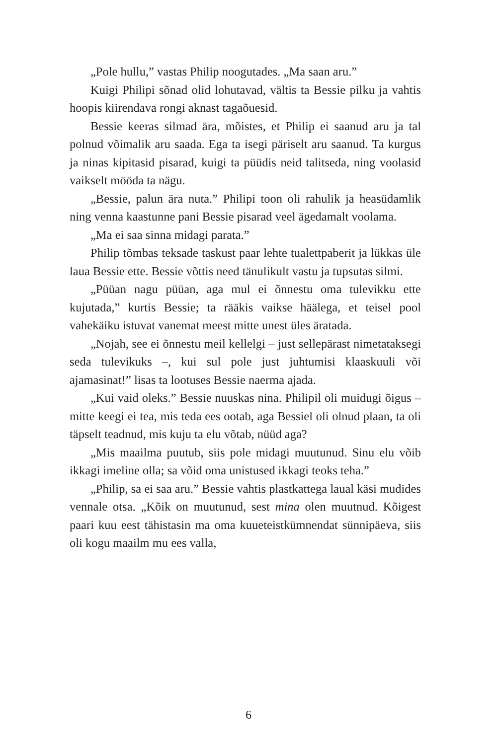„Pole hullu,” vastas Philip noogutades. „Ma saan aru.”
Kuigi Philipi sõnad olid lohutavad, vältis ta Bessie pilku ja vahtis hoopis kiirendava rongi aknast tagaõuesid.
Bessie keeras silmad ära, mõistes, et Philip ei saanud aru ja tal polnud võimalik aru saada. Ega ta isegi päriselt aru saanud. Ta kurgus ja ninas kipitasid pisarad, kuigi ta püüdis neid talitseda, ning voolasid vaikselt mööda ta nägu.
„Bessie, palun ära nuta.” Philipi toon oli rahulik ja heasüdamlik ning venna kaastunne pani Bessie pisarad veel ägedamalt voolama.
„Ma ei saa sinna midagi parata.”
Philip tõmbas teksade taskust paar lehte tualettpaberit ja lükkas üle laua Bessie ette. Bessie võttis need tänulikult vastu ja tupsutas silmi.
„Püüan nagu püüan, aga mul ei õnnestu oma tulevikku ette kujutada,” kurtis Bessie; ta rääkis vaikse häälega, et teisel pool vahekäiku istuvat vanemat meest mitte unest üles äratada.
„Nojah, see ei õnnestu meil kellelgi – just sellepärast nimetataksegi seda tulevikuks –, kui sul pole just juhtumisi klaaskuuli või ajamasinat!” lisas ta lootuses Bessie naerma ajada.
„Kui vaid oleks.” Bessie nuuskas nina. Philipil oli muidugi õigus – mitte keegi ei tea, mis teda ees ootab, aga Bessiel oli olnud plaan, ta oli täpselt teadnud, mis kuju ta elu võtab, nüüd aga?
„Mis maailma puutub, siis pole midagi muutunud. Sinu elu võib ikkagi imeline olla; sa võid oma unistused ikkagi teoks teha.”
„Philip, sa ei saa aru.” Bessie vahtis plastkattega laual käsi mudides vennale otsa. „Kõik on muutunud, sest mina olen muutnud. Kõigest paari kuu eest tähistasin ma oma kuueteistkümnendat sünnipäeva, siis oli kogu maailm mu ees valla,
6